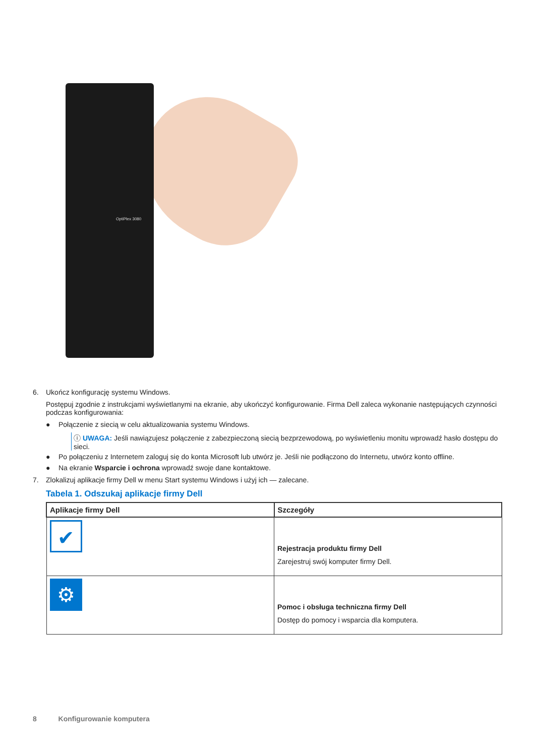OptiPlex 3080
6. Ukończ konfigurację systemu Windows.
Postępuj zgodnie z instrukcjami wyświetlanymi na ekranie, aby ukończyć konfigurowanie. Firma Dell zaleca wykonanie następujących czynności podczas konfigurowania:
● Połączenie z siecią w celu aktualizowania systemu Windows.
ⓘ UWAGA: Jeśli nawiązujesz połączenie z zabezpieczoną siecią bezprzewodową, po wyświetleniu monitu wprowadź hasło dostępu do sieci.
● Po połączeniu z Internetem zaloguj się do konta Microsoft lub utwórz je. Jeśli nie podłączono do Internetu, utwórz konto offline.
● Na ekranie Wsparcie i ochrona wprowadź swoje dane kontaktowe.
7. Zlokalizuj aplikacje firmy Dell w menu Start systemu Windows i użyj ich — zalecane.
Tabela 1. Odszukaj aplikacje firmy Dell
| Aplikacje firmy Dell | Szczegóły |
| --- | --- |
| ✔ | Rejestracja produktu firmy Dell Zarejestruj swój komputer firmy Dell. |
| ⚙ | Pomoc i obsługa techniczna firmy Dell Dostęp do pomocy i wsparcia dla komputera. |
8 Konfigurowanie komputera